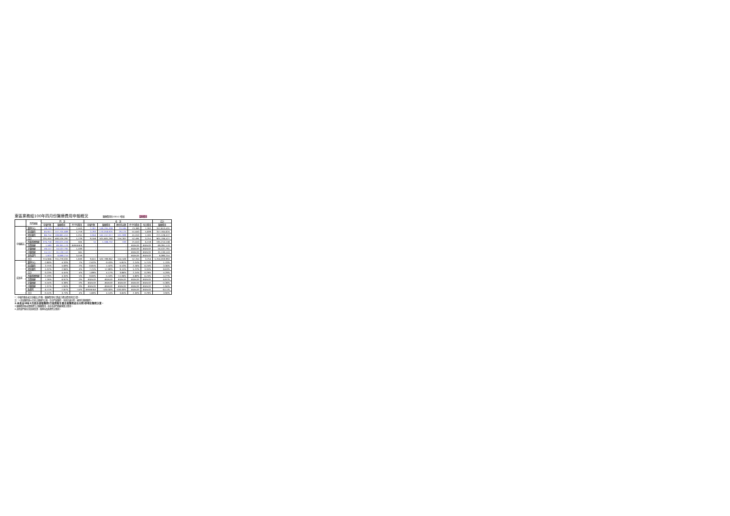東區業務組100年四月份醫療費用申報概況 醫療費用科100.6.9製表 當期費用
| | 院所層級 | 門 診 | | | 住 診 | | | | | 合計 |
| --- | --- | --- | --- | --- | --- | --- | --- | --- | --- | --- |
| | | 申報件數 | 醫療費用 | 件平均費用 | 申報件數 | 醫療費用 | 總住院天數 | 件平均費用 | 每日費用 | 醫療費用 |
| 申報概況 | 醫學中心 | 58,749 | 143,518,123 | 2,443 | 2,307 | 169,295,308 | 23,184 | 73,383 | 7,302 | 312,813,431 |
| | 區域醫院 | 85,911 | 147,705,689 | 1,719 | 3,293 | 170,058,935 | 29,124 | 51,643 | 5,839 | 317,764,624 |
| | 地區醫院 | 86,754 | 108,881,455 | 1,255 | 3,956 | 162,247,017 | 101,999 | 41,013 | 1,591 | 271,128,472 |
| | 合計 | 231,414 | 400,105,267 | 1,729 | 9,556 | 501,601,260 | 154,307 | 52,491 | 3,251 | 901,706,527 |
| | 西醫基層總額 | 376,758 | 190,025,446 | 504 | 55 | 1,188,702 | 193 | 21,613 | 6,159 | 191,214,148 |
| | 洗腎總額 | 1,580 | 69,391,170 | ###### | - | - | - | #DIV/0! | #DIV/0! | 69,391,170 |
| | 牙醫總額 | 49,157 | 54,537,791 | 1,109 | - | - | - | #DIV/0! | #DIV/0! | 54,537,791 |
| | 中醫總額 | 55,112 | 31,130,143 | 565 | - | - | - | #DIV/0! | #DIV/0! | 31,130,143 |
| | 其他部門 | 1,925 | 6,080,214 | 3,159 | - | - | - | #DIV/0! | #DIV/0! | 6,080,214 |
| | 合計 | 715,946 | 751,270,031 | 1,049 | 9,611 | 502,789,962 | 154,500 | 52,314 | 3,254 | 1,254,059,993 |
| 成長率 | 醫學中心 | -2.80% | 4.33% | 7% | -2.62% | -0.43% | -5.81% | 2.24% | 5.71% | 1.70% |
| | 區域醫院 | 3.75% | 5.69% | 2% | -0.81% | 1.42% | -4.53% | 2.26% | 6.24% | 3.36% |
| | 地區醫院 | -1.02% | 2.96% | 4% | 7.21% | 12.80% | 9.15% | 5.22% | 3.35% | 8.63% |
| | 合計 | 0.23% | 4.45% | 4% | 1.89% | 4.17% | 3.86% | 2.24% | 0.29% | 4.29% |
| | 西醫基層總額 | -0.19% | 4.34% | 5% | -9.84% | -5.53% | -11.06% | 4.80% | 6.24% | 4.27% |
| | 洗腎總額 | 7.26% | 6.97% | 0% | #DIV/0! | #DIV/0! | #DIV/0! | #DIV/0! | #DIV/0! | 6.97% |
| | 牙醫總額 | -4.54% | -4.38% | 0% | #DIV/0! | #DIV/0! | #DIV/0! | #DIV/0! | #DIV/0! | -4.38% |
| | 中醫總額 | 2.37% | 1.94% | 0% | #DIV/0! | #DIV/0! | #DIV/0! | #DIV/0! | #DIV/0! | 1.94% |
| | 助產所 | 6.71% | -7.87% | -14% | ###### | -100.00% | -100.00% | #DIV/0! | #DIV/0! | -8.11% |
| | 合計 | -0.14% | 3.73% | 4% | 1.80% | 4.14% | 3.84% | 2.30% | 0.29% | 3.90% |
*：申報件數係未包含藥局之件數，醫療費用則已將處方釋出費用併回計算。
註：1.區域醫院係以目前之層級作比較，包含門諾醫院、馬偕台東分院、國軍花蓮總醫院。
2.本表自98年9月起非部轄醫院(行政院衛生署台東醫院成功分院)併地區醫院計算。
3.醫療費用係為實際產生之醫療費用，而非各部門總額預算之費用。
4.其他部門係包含居家照護、精神科及助產所之費用。